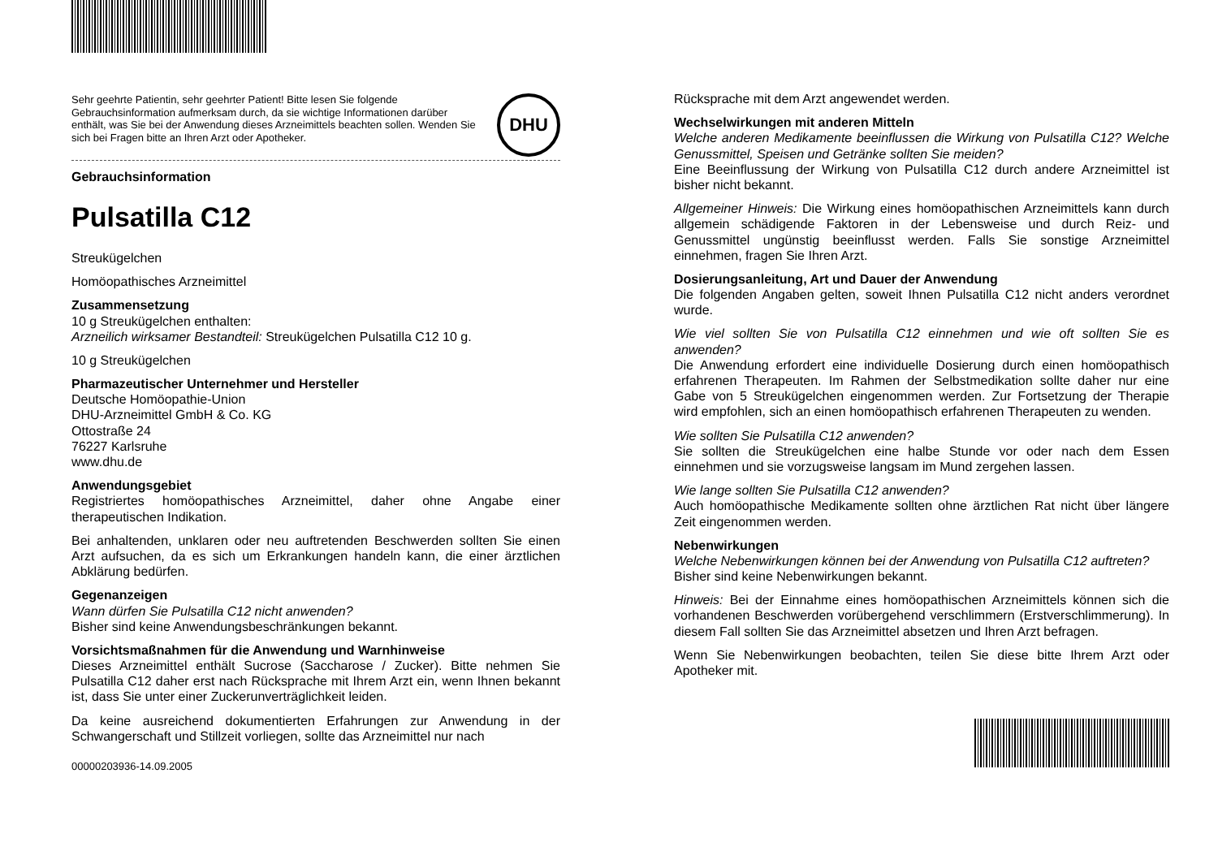Sehr geehrte Patientin, sehr geehrter Patient! Bitte lesen Sie folgende Gebrauchsinformation aufmerksam durch, da sie wichtige Informationen darüber enthält, was Sie bei der Anwendung dieses Arzneimittels beachten sollen. Wenden Sie sich bei Fragen bitte an Ihren Arzt oder Apotheker.
DHU
Gebrauchsinformation
Pulsatilla C12
Streukügelchen
Homöopathisches Arzneimittel
Zusammensetzung
10 g Streukügelchen enthalten:
Arzneilich wirksamer Bestandteil: Streukügelchen Pulsatilla C12 10 g.
10 g Streukügelchen
Pharmazeutischer Unternehmer und Hersteller
Deutsche Homöopathie-Union
DHU-Arzneimittel GmbH & Co. KG
Ottostraße 24
76227 Karlsruhe
www.dhu.de
Anwendungsgebiet
Registriertes homöopathisches Arzneimittel, daher ohne Angabe einer therapeutischen Indikation.
Bei anhaltenden, unklaren oder neu auftretenden Beschwerden sollten Sie einen Arzt aufsuchen, da es sich um Erkrankungen handeln kann, die einer ärztlichen Abklärung bedürfen.
Gegenanzeigen
Wann dürfen Sie Pulsatilla C12 nicht anwenden?
Bisher sind keine Anwendungsbeschränkungen bekannt.
Vorsichtsmaßnahmen für die Anwendung und Warnhinweise
Dieses Arzneimittel enthält Sucrose (Saccharose / Zucker). Bitte nehmen Sie Pulsatilla C12 daher erst nach Rücksprache mit Ihrem Arzt ein, wenn Ihnen bekannt ist, dass Sie unter einer Zuckerunverträglichkeit leiden.
Da keine ausreichend dokumentierten Erfahrungen zur Anwendung in der Schwangerschaft und Stillzeit vorliegen, sollte das Arzneimittel nur nach
00000203936-14.09.2005
Rücksprache mit dem Arzt angewendet werden.
Wechselwirkungen mit anderen Mitteln
Welche anderen Medikamente beeinflussen die Wirkung von Pulsatilla C12? Welche Genussmittel, Speisen und Getränke sollten Sie meiden?
Eine Beeinflussung der Wirkung von Pulsatilla C12 durch andere Arzneimittel ist bisher nicht bekannt.
Allgemeiner Hinweis: Die Wirkung eines homöopathischen Arzneimittels kann durch allgemein schädigende Faktoren in der Lebensweise und durch Reiz- und Genussmittel ungünstig beeinflusst werden. Falls Sie sonstige Arzneimittel einnehmen, fragen Sie Ihren Arzt.
Dosierungsanleitung, Art und Dauer der Anwendung
Die folgenden Angaben gelten, soweit Ihnen Pulsatilla C12 nicht anders verordnet wurde.
Wie viel sollten Sie von Pulsatilla C12 einnehmen und wie oft sollten Sie es anwenden?
Die Anwendung erfordert eine individuelle Dosierung durch einen homöopathisch erfahrenen Therapeuten. Im Rahmen der Selbstmedikation sollte daher nur eine Gabe von 5 Streukügelchen eingenommen werden. Zur Fortsetzung der Therapie wird empfohlen, sich an einen homöopathisch erfahrenen Therapeuten zu wenden.
Wie sollten Sie Pulsatilla C12 anwenden?
Sie sollten die Streukügelchen eine halbe Stunde vor oder nach dem Essen einnehmen und sie vorzugsweise langsam im Mund zergehen lassen.
Wie lange sollten Sie Pulsatilla C12 anwenden?
Auch homöopathische Medikamente sollten ohne ärztlichen Rat nicht über längere Zeit eingenommen werden.
Nebenwirkungen
Welche Nebenwirkungen können bei der Anwendung von Pulsatilla C12 auftreten?
Bisher sind keine Nebenwirkungen bekannt.
Hinweis: Bei der Einnahme eines homöopathischen Arzneimittels können sich die vorhandenen Beschwerden vorübergehend verschlimmern (Erstverschlimmerung). In diesem Fall sollten Sie das Arzneimittel absetzen und Ihren Arzt befragen.
Wenn Sie Nebenwirkungen beobachten, teilen Sie diese bitte Ihrem Arzt oder Apotheker mit.